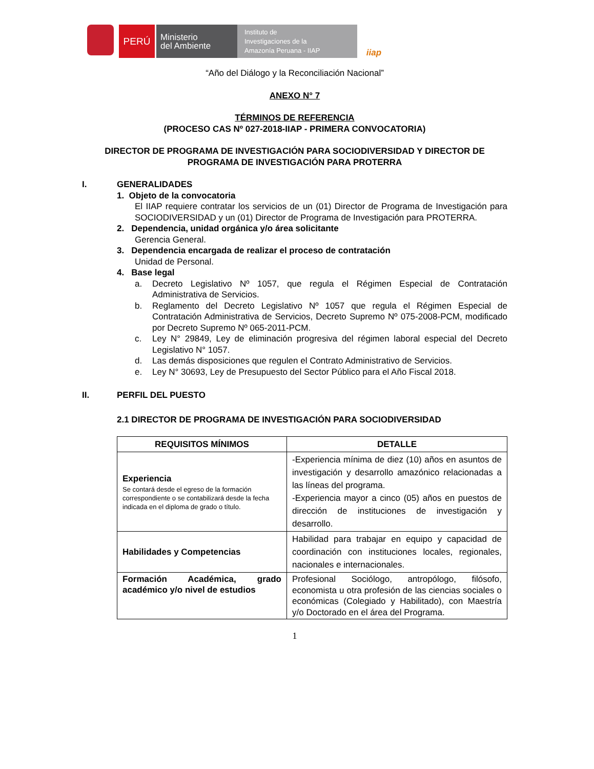PERÚ
Ministerio
del Ambiente
Instituto de
Investigaciones de la
Amazonía Peruana - IIAP
iiap
“Año del Diálogo y la Reconciliación Nacional”
ANEXO N° 7
TÉRMINOS DE REFERENCIA
(PROCESO CAS Nº 027-2018-IIAP - PRIMERA CONVOCATORIA)
DIRECTOR DE PROGRAMA DE INVESTIGACIÓN PARA SOCIODIVERSIDAD Y DIRECTOR DE PROGRAMA DE INVESTIGACIÓN PARA PROTERRA
I. GENERALIDADES
1. Objeto de la convocatoria
El IIAP requiere contratar los servicios de un (01) Director de Programa de Investigación para SOCIODIVERSIDAD y un (01) Director de Programa de Investigación para PROTERRA.
2. Dependencia, unidad orgánica y/o área solicitante
Gerencia General.
3. Dependencia encargada de realizar el proceso de contratación
Unidad de Personal.
4. Base legal
a. Decreto Legislativo Nº 1057, que regula el Régimen Especial de Contratación Administrativa de Servicios.
b. Reglamento del Decreto Legislativo Nº 1057 que regula el Régimen Especial de Contratación Administrativa de Servicios, Decreto Supremo Nº 075-2008-PCM, modificado por Decreto Supremo Nº 065-2011-PCM.
c. Ley N° 29849, Ley de eliminación progresiva del régimen laboral especial del Decreto Legislativo N° 1057.
d. Las demás disposiciones que regulen el Contrato Administrativo de Servicios.
e. Ley N° 30693, Ley de Presupuesto del Sector Público para el Año Fiscal 2018.
II. PERFIL DEL PUESTO
2.1 DIRECTOR DE PROGRAMA DE INVESTIGACIÓN PARA SOCIODIVERSIDAD
| REQUISITOS MÍNIMOS | DETALLE |
| --- | --- |
| Experiencia Se contará desde el egreso de la formación correspondiente o se contabilizará desde la fecha indicada en el diploma de grado o título. | -Experiencia mínima de diez (10) años en asuntos de investigación y desarrollo amazónico relacionadas a las líneas del programa. -Experiencia mayor a cinco (05) años en puestos de dirección de instituciones de investigación y desarrollo. |
| Habilidades y Competencias | Habilidad para trabajar en equipo y capacidad de coordinación con instituciones locales, regionales, nacionales e internacionales. |
| Formación Académica, grado académico y/o nivel de estudios | Profesional Sociólogo, antropólogo, filósofo, economista u otra profesión de las ciencias sociales o económicas (Colegiado y Habilitado), con Maestría y/o Doctorado en el área del Programa. |
1